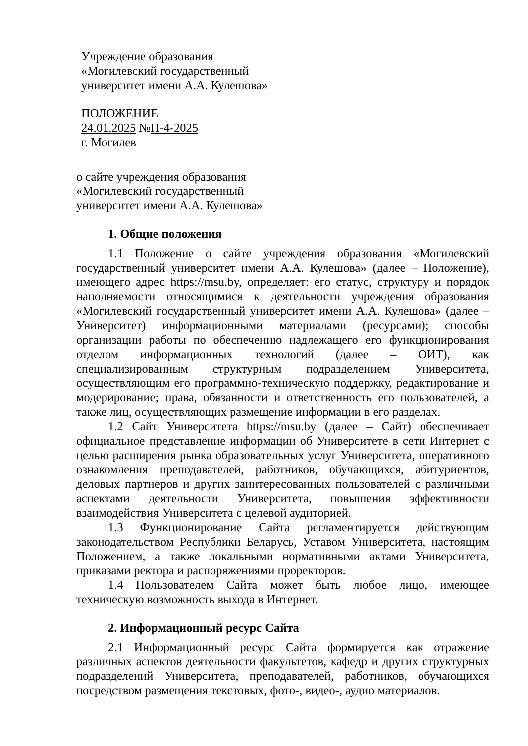Учреждение образования
«Могилевский государственный
университет имени А.А. Кулешова»
ПОЛОЖЕНИЕ
24.01.2025 №П-4-2025
г. Могилев
о сайте учреждения образования
«Могилевский государственный
университет имени А.А. Кулешова»
1. Общие положения
1.1 Положение о сайте учреждения образования «Могилевский государственный университет имени А.А. Кулешова» (далее – Положение), имеющего адрес https://msu.by, определяет: его статус, структуру и порядок наполняемости относящимися к деятельности учреждения образования «Могилевский государственный университет имени А.А. Кулешова» (далее – Университет) информационными материалами (ресурсами); способы организации работы по обеспечению надлежащего его функционирования отделом информационных технологий (далее – ОИТ), как специализированным структурным подразделением Университета, осуществляющим его программно-техническую поддержку, редактирование и модерирование; права, обязанности и ответственность его пользователей, а также лиц, осуществляющих размещение информации в его разделах.
1.2 Сайт Университета https://msu.by (далее – Сайт) обеспечивает официальное представление информации об Университете в сети Интернет с целью расширения рынка образовательных услуг Университета, оперативного ознакомления преподавателей, работников, обучающихся, абитуриентов, деловых партнеров и других заинтересованных пользователей с различными аспектами деятельности Университета, повышения эффективности взаимодействия Университета с целевой аудиторией.
1.3 Функционирование Сайта регламентируется действующим законодательством Республики Беларусь, Уставом Университета, настоящим Положением, а также локальными нормативными актами Университета, приказами ректора и распоряжениями проректоров.
1.4 Пользователем Сайта может быть любое лицо, имеющее техническую возможность выхода в Интернет.
2. Информационный ресурс Сайта
2.1 Информационный ресурс Сайта формируется как отражение различных аспектов деятельности факультетов, кафедр и других структурных подразделений Университета, преподавателей, работников, обучающихся посредством размещения текстовых, фото-, видео-, аудио материалов.